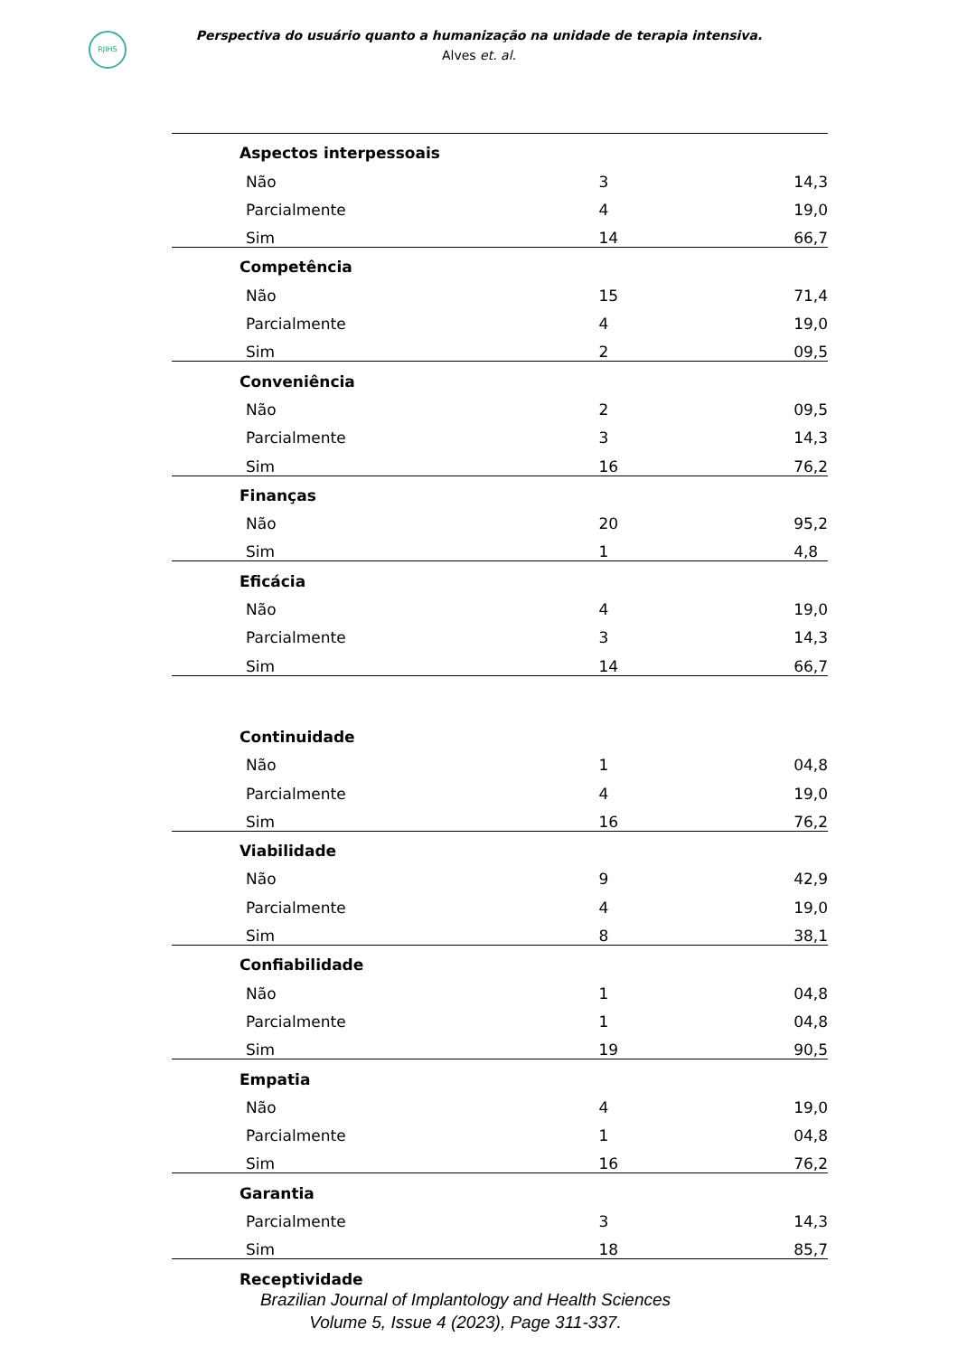RJIHS
Perspectiva do usuário quanto a humanização na unidade de terapia intensiva.
Alves et. al.
| Aspectos interpessoais | | |
| Não | 3 | 14,3 |
| Parcialmente | 4 | 19,0 |
| Sim | 14 | 66,7 |
| Competência | | |
| Não | 15 | 71,4 |
| Parcialmente | 4 | 19,0 |
| Sim | 2 | 09,5 |
| Conveniência | | |
| Não | 2 | 09,5 |
| Parcialmente | 3 | 14,3 |
| Sim | 16 | 76,2 |
| Finanças | | |
| Não | 20 | 95,2 |
| Sim | 1 | 4,8 |
| Eficácia | | |
| Não | 4 | 19,0 |
| Parcialmente | 3 | 14,3 |
| Sim | 14 | 66,7 |
| Continuidade | | |
| Não | 1 | 04,8 |
| Parcialmente | 4 | 19,0 |
| Sim | 16 | 76,2 |
| Viabilidade | | |
| Não | 9 | 42,9 |
| Parcialmente | 4 | 19,0 |
| Sim | 8 | 38,1 |
| Confiabilidade | | |
| Não | 1 | 04,8 |
| Parcialmente | 1 | 04,8 |
| Sim | 19 | 90,5 |
| Empatia | | |
| Não | 4 | 19,0 |
| Parcialmente | 1 | 04,8 |
| Sim | 16 | 76,2 |
| Garantia | | |
| Parcialmente | 3 | 14,3 |
| Sim | 18 | 85,7 |
| Receptividade | | |
Brazilian Journal of Implantology and Health Sciences
Volume 5, Issue 4 (2023), Page 311-337.